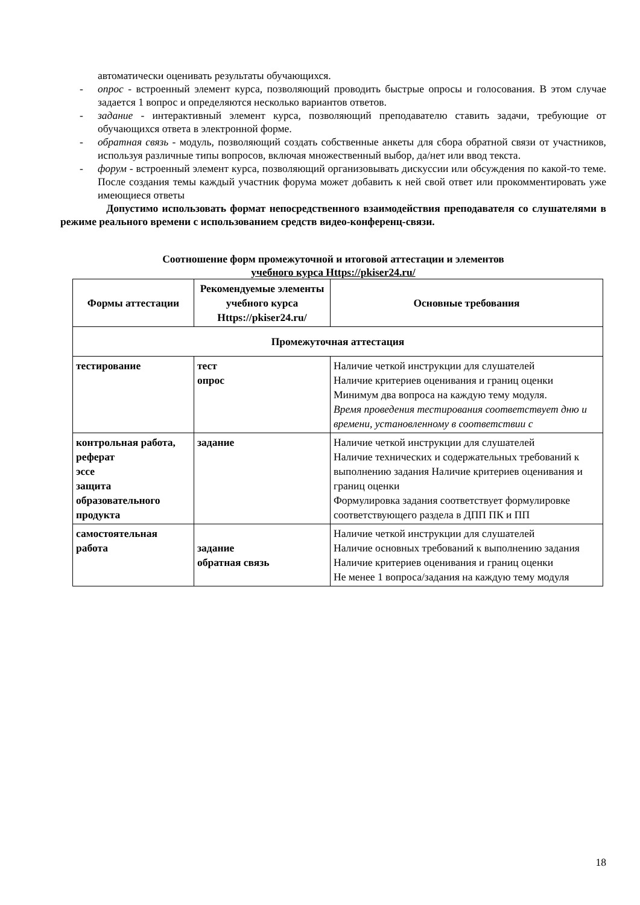автоматически оценивать результаты обучающихся.
- опрос - встроенный элемент курса, позволяющий проводить быстрые опросы и голосования. В этом случае задается 1 вопрос и определяются несколько вариантов ответов.
- задание - интерактивный элемент курса, позволяющий преподавателю ставить задачи, требующие от обучающихся ответа в электронной форме.
- обратная связь - модуль, позволяющий создать собственные анкеты для сбора обратной связи от участников, используя различные типы вопросов, включая множественный выбор, да/нет или ввод текста.
- форум - встроенный элемент курса, позволяющий организовывать дискуссии или обсуждения по какой-то теме. После создания темы каждый участник форума может добавить к ней свой ответ или прокомментировать уже имеющиеся ответы
Допустимо использовать формат непосредственного взаимодействия преподавателя со слушателями в режиме реального времени с использованием средств видео-конференц-связи.
Соотношение форм промежуточной и итоговой аттестации и элементов
учебного курса Https://pkiser24.ru/
| Формы аттестации | Рекомендуемые элементы учебного курса Https://pkiser24.ru/ | Основные требования |
| --- | --- | --- |
| Промежуточная аттестация | | |
| тестирование | тест опрос | Наличие четкой инструкции для слушателей Наличие критериев оценивания и границ оценки Минимум два вопроса на каждую тему модуля. Время проведения тестирования соответствует дню и времени, установленному в соответствии с |
| контрольная работа, реферат эссе защита образовательного продукта | задание | Наличие четкой инструкции для слушателей Наличие технических и содержательных требований к выполнению задания Наличие критериев оценивания и границ оценки Формулировка задания соответствует формулировке соответствующего раздела в ДПП ПК и ПП |
| самостоятельная работа | задание обратная связь | Наличие четкой инструкции для слушателей Наличие основных требований к выполнению задания Наличие критериев оценивания и границ оценки Не менее 1 вопроса/задания на каждую тему модуля |
18